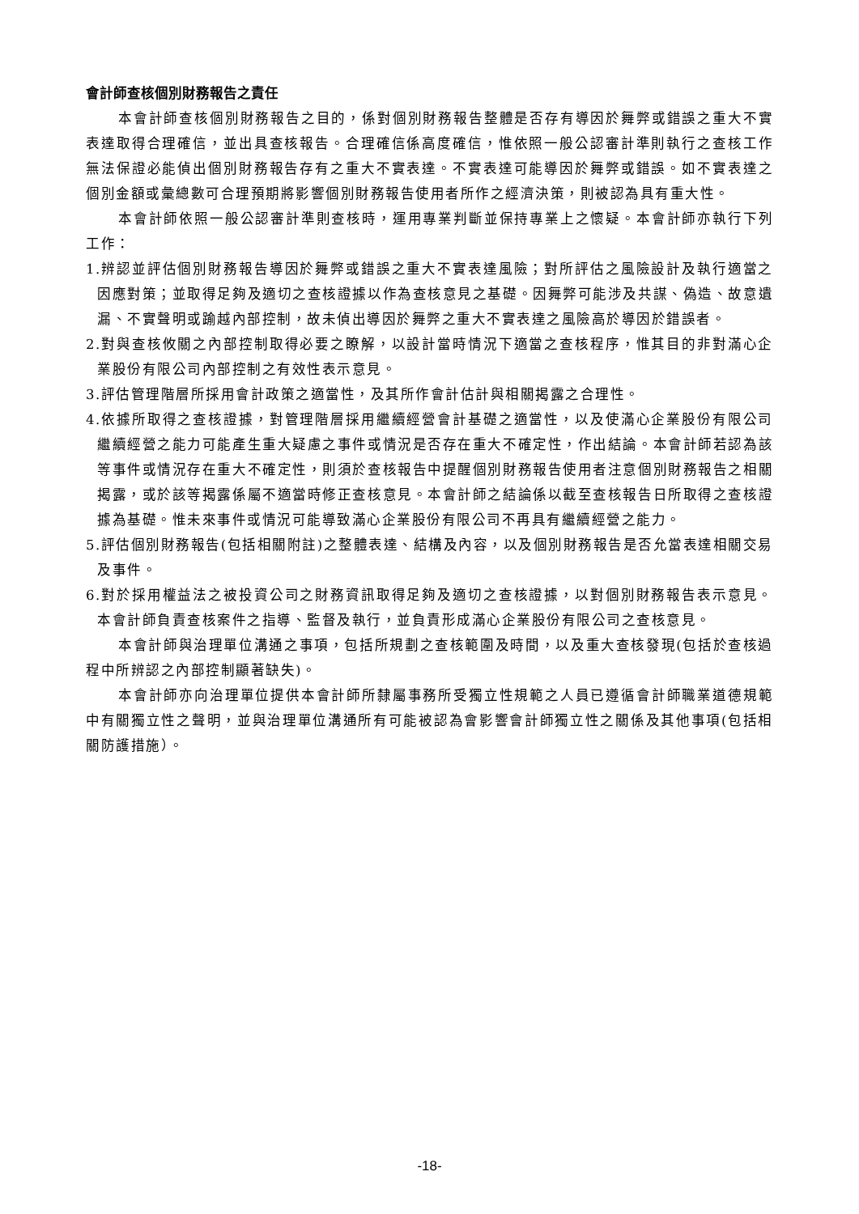會計師查核個別財務報告之責任
本會計師查核個別財務報告之目的，係對個別財務報告整體是否存有導因於舞弊或錯誤之重大不實表達取得合理確信，並出具查核報告。合理確信係高度確信，惟依照一般公認審計準則執行之查核工作無法保證必能偵出個別財務報告存有之重大不實表達。不實表達可能導因於舞弊或錯誤。如不實表達之個別金額或彙總數可合理預期將影響個別財務報告使用者所作之經濟決策，則被認為具有重大性。
本會計師依照一般公認審計準則查核時，運用專業判斷並保持專業上之懷疑。本會計師亦執行下列工作：
1.辨認並評估個別財務報告導因於舞弊或錯誤之重大不實表達風險；對所評估之風險設計及執行適當之因應對策；並取得足夠及適切之查核證據以作為查核意見之基礎。因舞弊可能涉及共謀、偽造、故意遺漏、不實聲明或踰越內部控制，故未偵出導因於舞弊之重大不實表達之風險高於導因於錯誤者。
2.對與查核攸關之內部控制取得必要之瞭解，以設計當時情況下適當之查核程序，惟其目的非對滿心企業股份有限公司內部控制之有效性表示意見。
3.評估管理階層所採用會計政策之適當性，及其所作會計估計與相關揭露之合理性。
4.依據所取得之查核證據，對管理階層採用繼續經營會計基礎之適當性，以及使滿心企業股份有限公司繼續經營之能力可能產生重大疑慮之事件或情況是否存在重大不確定性，作出結論。本會計師若認為該等事件或情況存在重大不確定性，則須於查核報告中提醒個別財務報告使用者注意個別財務報告之相關揭露，或於該等揭露係屬不適當時修正查核意見。本會計師之結論係以截至查核報告日所取得之查核證據為基礎。惟未來事件或情況可能導致滿心企業股份有限公司不再具有繼續經營之能力。
5.評估個別財務報告(包括相關附註)之整體表達、結構及內容，以及個別財務報告是否允當表達相關交易及事件。
6.對於採用權益法之被投資公司之財務資訊取得足夠及適切之查核證據，以對個別財務報告表示意見。本會計師負責查核案件之指導、監督及執行，並負責形成滿心企業股份有限公司之查核意見。
本會計師與治理單位溝通之事項，包括所規劃之查核範圍及時間，以及重大查核發現(包括於查核過程中所辨認之內部控制顯著缺失)。
本會計師亦向治理單位提供本會計師所隸屬事務所受獨立性規範之人員已遵循會計師職業道德規範中有關獨立性之聲明，並與治理單位溝通所有可能被認為會影響會計師獨立性之關係及其他事項(包括相關防護措施）。
-18-